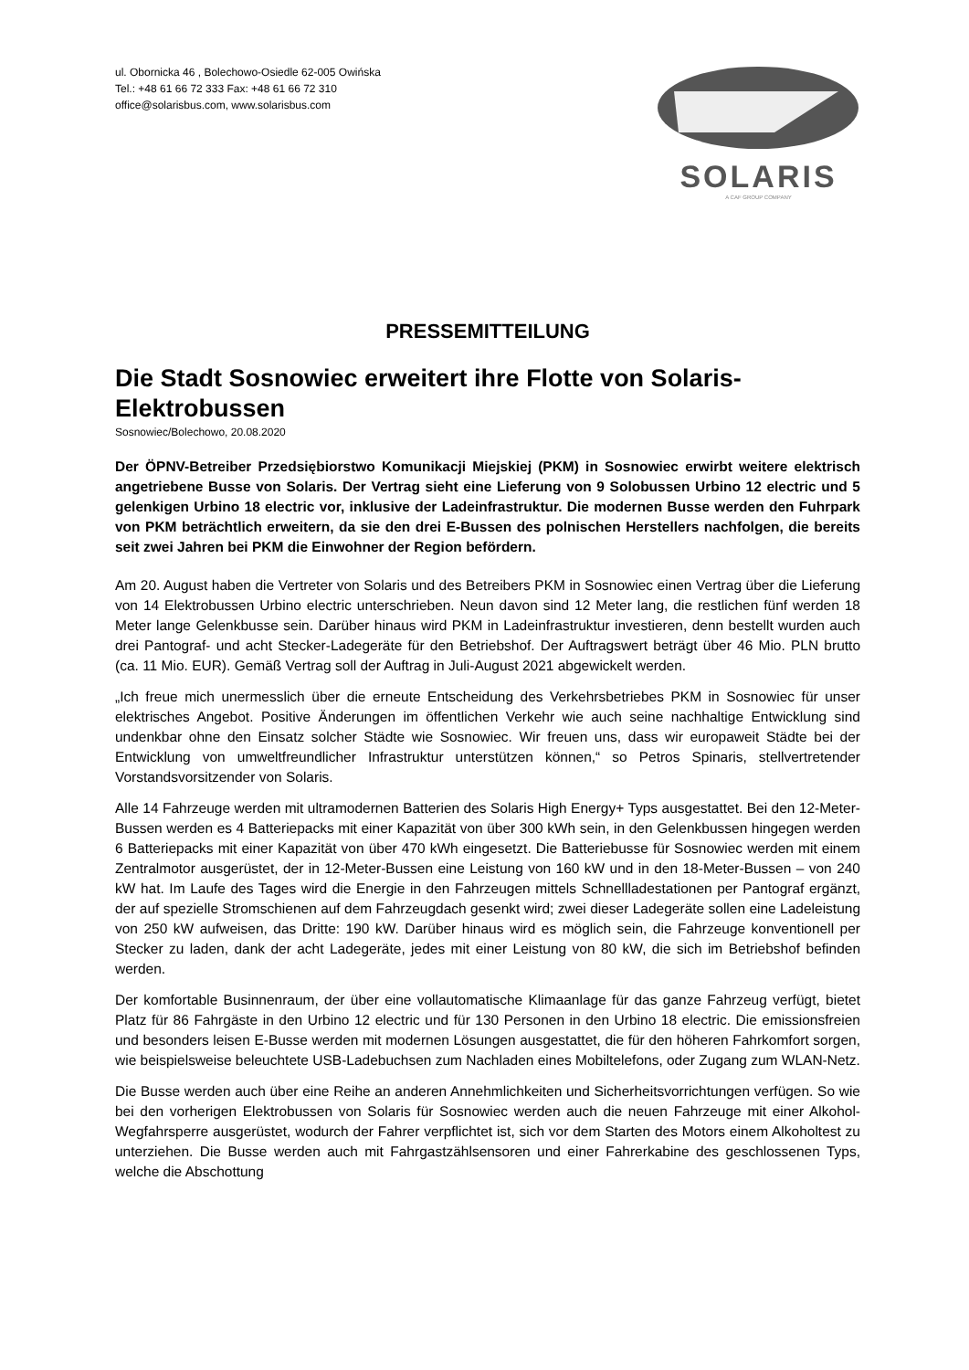ul. Obornicka 46 , Bolechowo-Osiedle 62-005 Owińska
Tel.: +48 61 66 72 333 Fax: +48 61 66 72 310
office@solarisbus.com, www.solarisbus.com
SOLARIS
A CAF GROUP COMPANY
PRESSEMITTEILUNG
Die Stadt Sosnowiec erweitert ihre Flotte von Solaris-Elektrobussen
Sosnowiec/Bolechowo, 20.08.2020
Der ÖPNV-Betreiber Przedsiębiorstwo Komunikacji Miejskiej (PKM) in Sosnowiec erwirbt weitere elektrisch angetriebene Busse von Solaris. Der Vertrag sieht eine Lieferung von 9 Solobussen Urbino 12 electric und 5 gelenkigen Urbino 18 electric vor, inklusive der Ladeinfrastruktur. Die modernen Busse werden den Fuhrpark von PKM beträchtlich erweitern, da sie den drei E-Bussen des polnischen Herstellers nachfolgen, die bereits seit zwei Jahren bei PKM die Einwohner der Region befördern.
Am 20. August haben die Vertreter von Solaris und des Betreibers PKM in Sosnowiec einen Vertrag über die Lieferung von 14 Elektrobussen Urbino electric unterschrieben. Neun davon sind 12 Meter lang, die restlichen fünf werden 18 Meter lange Gelenkbusse sein. Darüber hinaus wird PKM in Ladeinfrastruktur investieren, denn bestellt wurden auch drei Pantograf- und acht Stecker-Ladegeräte für den Betriebshof. Der Auftragswert beträgt über 46 Mio. PLN brutto (ca. 11 Mio. EUR). Gemäß Vertrag soll der Auftrag in Juli-August 2021 abgewickelt werden.
„Ich freue mich unermesslich über die erneute Entscheidung des Verkehrsbetriebes PKM in Sosnowiec für unser elektrisches Angebot. Positive Änderungen im öffentlichen Verkehr wie auch seine nachhaltige Entwicklung sind undenkbar ohne den Einsatz solcher Städte wie Sosnowiec. Wir freuen uns, dass wir europaweit Städte bei der Entwicklung von umweltfreundlicher Infrastruktur unterstützen können,“ so Petros Spinaris, stellvertretender Vorstandsvorsitzender von Solaris.
Alle 14 Fahrzeuge werden mit ultramodernen Batterien des Solaris High Energy+ Typs ausgestattet. Bei den 12-Meter-Bussen werden es 4 Batteriepacks mit einer Kapazität von über 300 kWh sein, in den Gelenkbussen hingegen werden 6 Batteriepacks mit einer Kapazität von über 470 kWh eingesetzt. Die Batteriebusse für Sosnowiec werden mit einem Zentralmotor ausgerüstet, der in 12-Meter-Bussen eine Leistung von 160 kW und in den 18-Meter-Bussen – von 240 kW hat. Im Laufe des Tages wird die Energie in den Fahrzeugen mittels Schnellladestationen per Pantograf ergänzt, der auf spezielle Stromschienen auf dem Fahrzeugdach gesenkt wird; zwei dieser Ladegeräte sollen eine Ladeleistung von 250 kW aufweisen, das Dritte: 190 kW. Darüber hinaus wird es möglich sein, die Fahrzeuge konventionell per Stecker zu laden, dank der acht Ladegeräte, jedes mit einer Leistung von 80 kW, die sich im Betriebshof befinden werden.
Der komfortable Businnenraum, der über eine vollautomatische Klimaanlage für das ganze Fahrzeug verfügt, bietet Platz für 86 Fahrgäste in den Urbino 12 electric und für 130 Personen in den Urbino 18 electric. Die emissionsfreien und besonders leisen E-Busse werden mit modernen Lösungen ausgestattet, die für den höheren Fahrkomfort sorgen, wie beispielsweise beleuchtete USB-Ladebuchsen zum Nachladen eines Mobiltelefons, oder Zugang zum WLAN-Netz.
Die Busse werden auch über eine Reihe an anderen Annehmlichkeiten und Sicherheitsvorrichtungen verfügen. So wie bei den vorherigen Elektrobussen von Solaris für Sosnowiec werden auch die neuen Fahrzeuge mit einer Alkohol-Wegfahrsperre ausgerüstet, wodurch der Fahrer verpflichtet ist, sich vor dem Starten des Motors einem Alkoholtest zu unterziehen. Die Busse werden auch mit Fahrgastzählsensoren und einer Fahrerkabine des geschlossenen Typs, welche die Abschottung